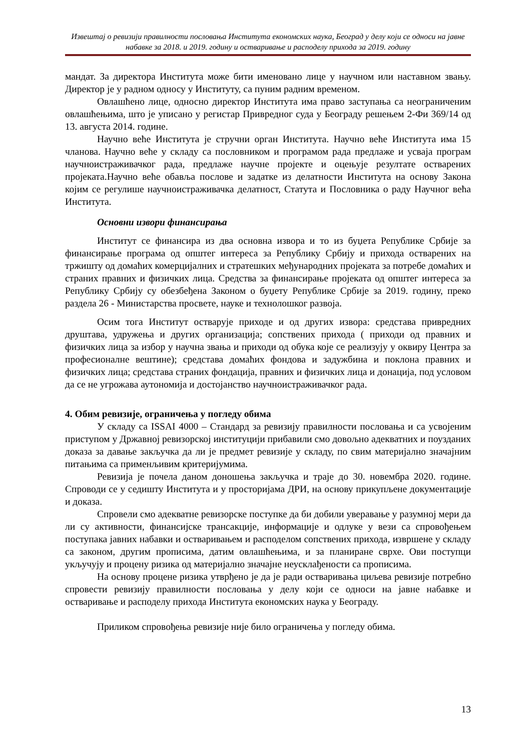Извештај о ревизији правилности пословања Института економских наука, Београд у делу који се односи на јавне набавке за 2018. и 2019. годину и остваривање и расподелу прихода за 2019. годину
мандат. За директора Института може бити именовано лице у научном или наставном звању. Директор је у радном односу у Институту, са пуним радним временом.
Овлашћено лице, односно директор Института има право заступања са неограниченим овлашћењима, што је уписано у регистар Привредног суда у Београду решењем 2-Фи 369/14 од 13. августа 2014. године.
Научно веће Института је стручни орган Института. Научно веће Института има 15 чланова. Научно веће у складу са пословником и програмом рада предлаже и усваја програм научноистраживачког рада, предлаже научне пројекте и оцењује резултате остварених пројеката.Научно веће обавља послове и задатке из делатности Института на основу Закона којим се регулише научноистраживачка делатност, Статута и Пословника о раду Научног већа Института.
Основни извори финансирања
Институт се финансира из два основна извора и то из буџета Републике Србије за финансирање програма од општег интереса за Републику Србију и прихода остварених на тржишту од домаћих комерцијалних и стратешких међународних пројеката за потребе домаћих и страних правних и физичких лица. Средства за финансирање пројеката од општег интереса за Републику Србију су обезбеђена Законом о буџету Републике Србије за 2019. годину, преко раздела 26 - Министарства просвете, науке и технолошког развоја.
Осим тога Институт остварује приходе и од других извора: средстава привредних друштава, удружења и других организација; сопствених прихода ( приходи од правних и физичких лица за избор у научна звања и приходи од обука које се реализују у оквиру Центра за професионалне вештине); средстава домаћих фондова и задужбина и поклона правних и физичких лица; средстава страних фондација, правних и физичких лица и донација, под условом да се не угрожава аутономија и достојанство научноистраживачког рада.
4. Обим ревизије, ограничења у погледу обима
У складу са ISSAI 4000 – Стандард за ревизију правилности пословања и са усвојеним приступом у Државној ревизорској институцији прибавили смо довољно адекватних и поузданих доказа за давање закључка да ли је предмет ревизије у складу, по свим материјално значајним питањима са применљивим критеријумима.
Ревизија је почела даном доношења закључка и траје до 30. новембра 2020. године. Спроводи се у седишту Института и у просторијама ДРИ, на основу прикупљене документације и доказа.
Спровели смо адекватне ревизорске поступке да би добили уверавање у разумној мери да ли су активности, финансијске трансакције, информације и одлуке у вези са спровођењем поступака јавних набавки и остваривањем и расподелом сопствених прихода, извршене у складу са законом, другим прописима, датим овлашћењима, и за планиране сврхе. Ови поступци укључују и процену ризика од материјално значајне неусклађености са прописима.
На основу процене ризика утврђено је да је ради остваривања циљева ревизије потребно спровести ревизију правилности пословања у делу који се односи на јавне набавке и остваривање и расподелу прихода Института економских наука у Београду.
Приликом спровођења ревизије није било ограничења у погледу обима.
13